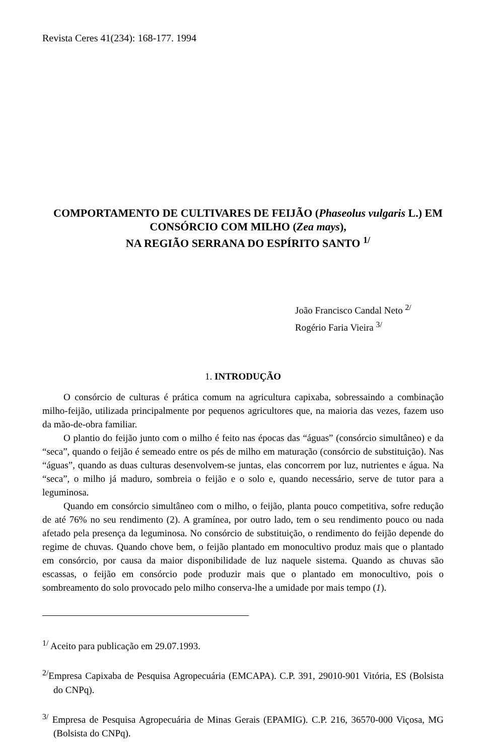Revista Ceres 41(234): 168-177. 1994
COMPORTAMENTO DE CULTIVARES DE FEIJÃO (Phaseolus vulgaris L.) EM CONSÓRCIO COM MILHO (Zea mays),
NA REGIÃO SERRANA DO ESPÍRITO SANTO <sup>1/</sup>
João Francisco Candal Neto <sup>2/</sup>
Rogério Faria Vieira <sup>3/</sup>
1. INTRODUÇÃO
O consórcio de culturas é prática comum na agricultura capixaba, sobressaindo a combinação milho-feijão, utilizada principalmente por pequenos agricultores que, na maioria das vezes, fazem uso da mão-de-obra familiar.
O plantio do feijão junto com o milho é feito nas épocas das “águas” (consórcio simultâneo) e da “seca”, quando o feijão é semeado entre os pés de milho em maturação (consórcio de substituição). Nas “águas”, quando as duas culturas desenvolvem-se juntas, elas concorrem por luz, nutrientes e água. Na “seca”, o milho já maduro, sombreia o feijão e o solo e, quando necessário, serve de tutor para a leguminosa.
Quando em consórcio simultâneo com o milho, o feijão, planta pouco competitiva, sofre redução de até 76% no seu rendimento (2). A gramínea, por outro lado, tem o seu rendimento pouco ou nada afetado pela presença da leguminosa. No consórcio de substituição, o rendimento do feijão depende do regime de chuvas. Quando chove bem, o feijão plantado em monocultivo produz mais que o plantado em consórcio, por causa da maior disponibilidade de luz naquele sistema. Quando as chuvas são escassas, o feijão em consórcio pode produzir mais que o plantado em monocultivo, pois o sombreamento do solo provocado pelo milho conserva-lhe a umidade por mais tempo (1).
<sup>1/</sup> Aceito para publicação em 29.07.1993.
<sup>2/</sup>Empresa Capixaba de Pesquisa Agropecuária (EMCAPA). C.P. 391, 29010-901 Vitória, ES (Bolsista do CNPq).
<sup>3/</sup> Empresa de Pesquisa Agropecuária de Minas Gerais (EPAMIG). C.P. 216, 36570-000 Viçosa, MG (Bolsista do CNPq).